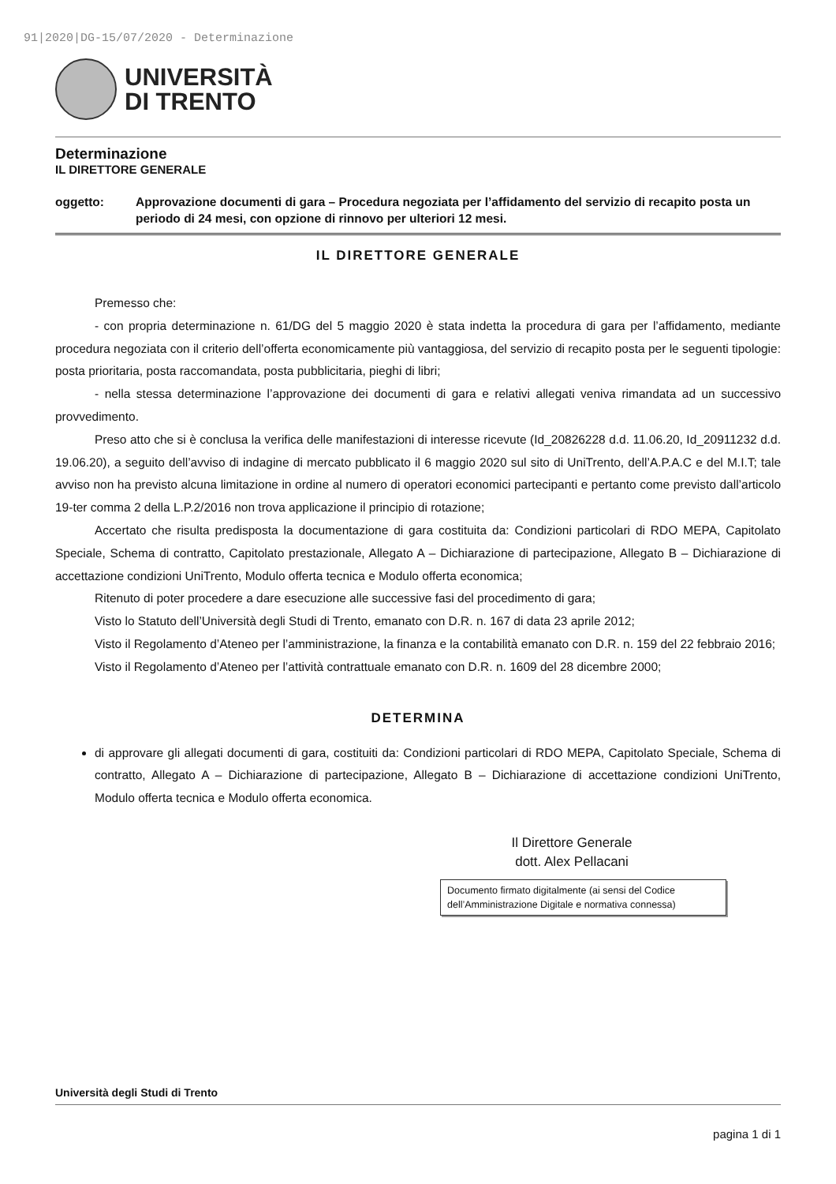91|2020|DG-15/07/2020 - Determinazione
UNIVERSITÀ
DI TRENTO
Determinazione
IL DIRETTORE GENERALE
oggetto: Approvazione documenti di gara – Procedura negoziata per l’affidamento del servizio di recapito posta un periodo di 24 mesi, con opzione di rinnovo per ulteriori 12 mesi.
IL DIRETTORE GENERALE
Premesso che:
- con propria determinazione n. 61/DG del 5 maggio 2020 è stata indetta la procedura di gara per l’affidamento, mediante procedura negoziata con il criterio dell’offerta economicamente più vantaggiosa, del servizio di recapito posta per le seguenti tipologie: posta prioritaria, posta raccomandata, posta pubblicitaria, pieghi di libri;
- nella stessa determinazione l’approvazione dei documenti di gara e relativi allegati veniva rimandata ad un successivo provvedimento.
Preso atto che si è conclusa la verifica delle manifestazioni di interesse ricevute (Id_20826228 d.d. 11.06.20, Id_20911232 d.d. 19.06.20), a seguito dell’avviso di indagine di mercato pubblicato il 6 maggio 2020 sul sito di UniTrento, dell’A.P.A.C e del M.I.T; tale avviso non ha previsto alcuna limitazione in ordine al numero di operatori economici partecipanti e pertanto come previsto dall’articolo 19-ter comma 2 della L.P.2/2016 non trova applicazione il principio di rotazione;
Accertato che risulta predisposta la documentazione di gara costituita da: Condizioni particolari di RDO MEPA, Capitolato Speciale, Schema di contratto, Capitolato prestazionale, Allegato A – Dichiarazione di partecipazione, Allegato B – Dichiarazione di accettazione condizioni UniTrento, Modulo offerta tecnica e Modulo offerta economica;
Ritenuto di poter procedere a dare esecuzione alle successive fasi del procedimento di gara;
Visto lo Statuto dell’Università degli Studi di Trento, emanato con D.R. n. 167 di data 23 aprile 2012;
Visto il Regolamento d’Ateneo per l’amministrazione, la finanza e la contabilità emanato con D.R. n. 159 del 22 febbraio 2016;
Visto il Regolamento d’Ateneo per l’attività contrattuale emanato con D.R. n. 1609 del 28 dicembre 2000;
DETERMINA
di approvare gli allegati documenti di gara, costituiti da: Condizioni particolari di RDO MEPA, Capitolato Speciale, Schema di contratto, Allegato A – Dichiarazione di partecipazione, Allegato B – Dichiarazione di accettazione condizioni UniTrento, Modulo offerta tecnica e Modulo offerta economica.
Il Direttore Generale
dott. Alex Pellacani
Documento firmato digitalmente (ai sensi del Codice dell’Amministrazione Digitale e normativa connessa)
Università degli Studi di Trento
pagina 1 di 1